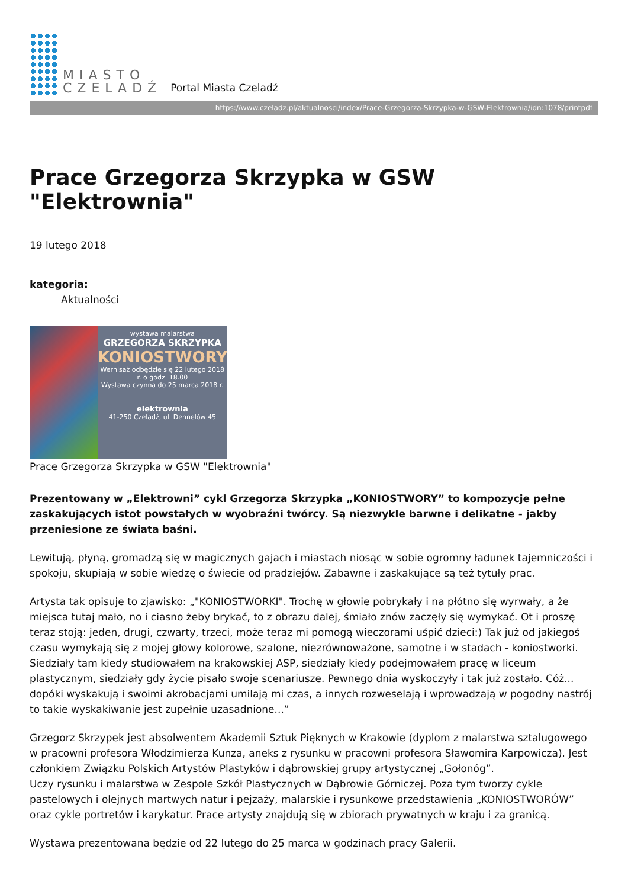MIASTO
CZELADŹ
Portal Miasta Czeladź
https://www.czeladz.pl/aktualnosci/index/Prace-Grzegorza-Skrzypka-w-GSW-Elektrownia/idn:1078/printpdf
Prace Grzegorza Skrzypka w GSW "Elektrownia"
19 lutego 2018
kategoria:
Aktualności
wystawa malarstwa
GRZEGORZA SKRZYPKA
KONIOSTWORY
Wernisaż odbędzie się 22 lutego 2018 r. o godz. 18.00
Wystawa czynna do 25 marca 2018 r.
elektrownia
41-250 Czeladź, ul. Dehnelów 45
Prace Grzegorza Skrzypka w GSW "Elektrownia"
Prezentowany w „Elektrowni” cykl Grzegorza Skrzypka „KONIOSTWORY” to kompozycje pełne zaskakujących istot powstałych w wyobraźni twórcy. Są niezwykle barwne i delikatne - jakby przeniesione ze świata baśni.
Lewitują, płyną, gromadzą się w magicznych gajach i miastach niosąc w sobie ogromny ładunek tajemniczości i spokoju, skupiają w sobie wiedzę o świecie od pradziejów. Zabawne i zaskakujące są też tytuły prac.
Artysta tak opisuje to zjawisko: „"KONIOSTWORKI". Trochę w głowie pobrykały i na płótno się wyrwały, a że miejsca tutaj mało, no i ciasno żeby brykać, to z obrazu dalej, śmiało znów zaczęły się wymykać. Ot i proszę teraz stoją: jeden, drugi, czwarty, trzeci, może teraz mi pomogą wieczorami uśpić dzieci:) Tak już od jakiegoś czasu wymykają się z mojej głowy kolorowe, szalone, niezrównoważone, samotne i w stadach - koniostworki. Siedziały tam kiedy studiowałem na krakowskiej ASP, siedziały kiedy podejmowałem pracę w liceum plastycznym, siedziały gdy życie pisało swoje scenariusze. Pewnego dnia wyskoczyły i tak już zostało. Cóż... dopóki wyskakują i swoimi akrobacjami umilają mi czas, a innych rozweselają i wprowadzają w pogodny nastrój to takie wyskakiwanie jest zupełnie uzasadnione...”
Grzegorz Skrzypek jest absolwentem Akademii Sztuk Pięknych w Krakowie (dyplom z malarstwa sztalugowego w pracowni profesora Włodzimierza Kunza, aneks z rysunku w pracowni profesora Sławomira Karpowicza). Jest członkiem Związku Polskich Artystów Plastyków i dąbrowskiej grupy artystycznej „Gołonóg”.
Uczy rysunku i malarstwa w Zespole Szkół Plastycznych w Dąbrowie Górniczej. Poza tym tworzy cykle pastelowych i olejnych martwych natur i pejzaży, malarskie i rysunkowe przedstawienia „KONIOSTWORÓW” oraz cykle portretów i karykatur. Prace artysty znajdują się w zbiorach prywatnych w kraju i za granicą.
Wystawa prezentowana będzie od 22 lutego do 25 marca w godzinach pracy Galerii.